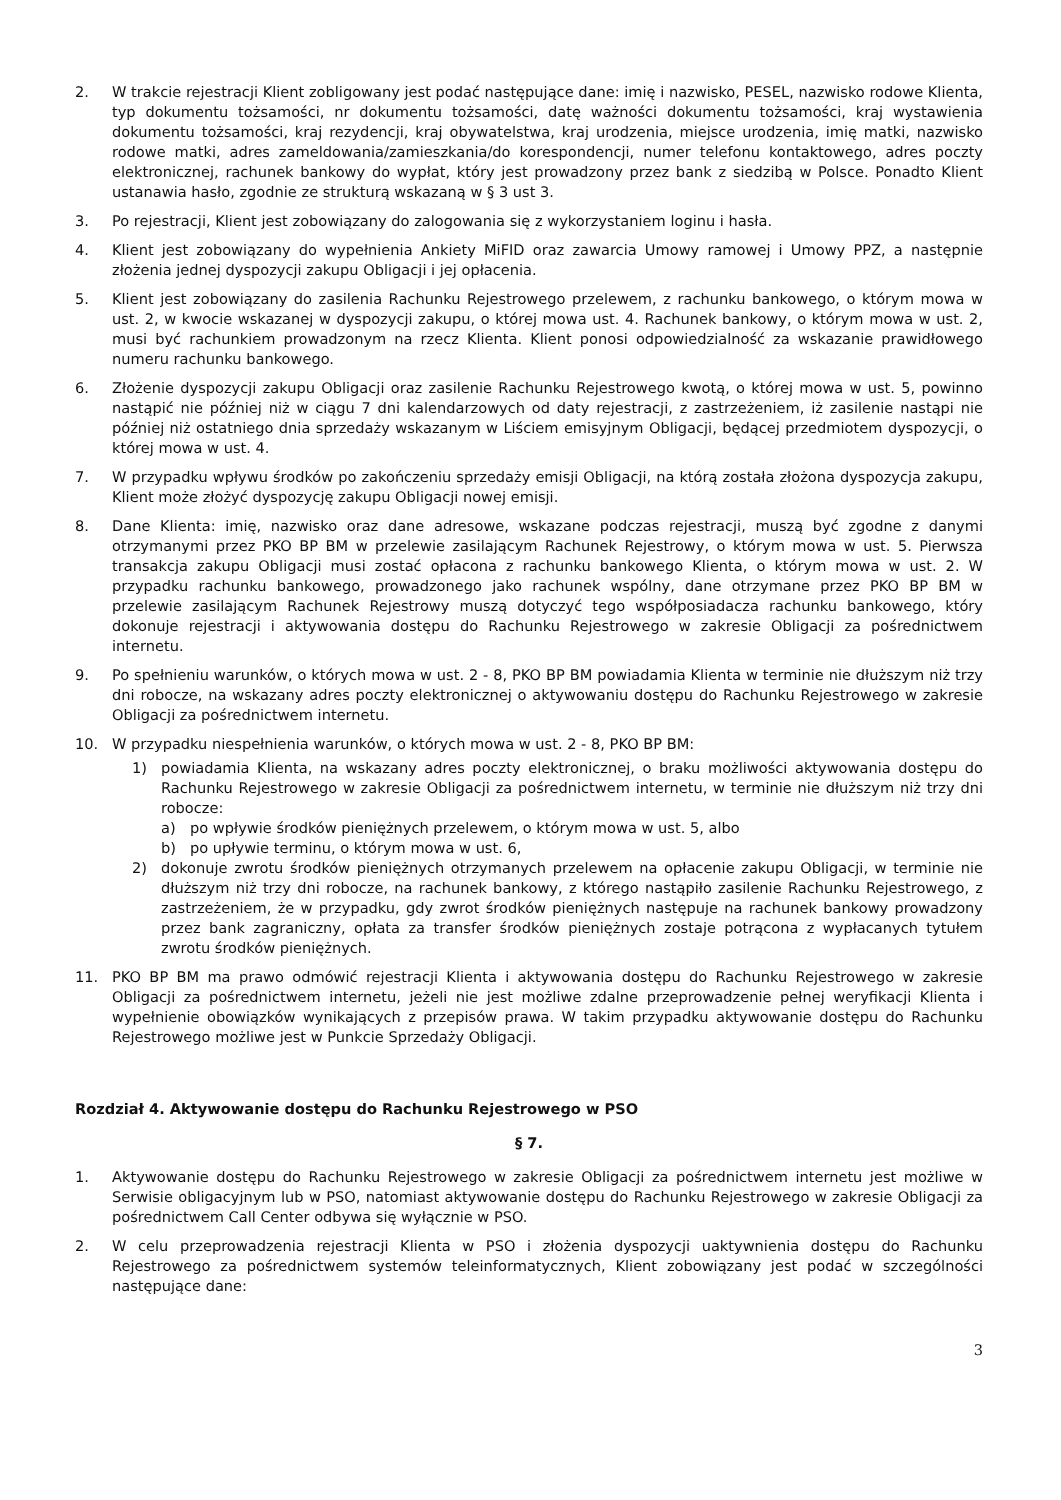2. W trakcie rejestracji Klient zobligowany jest podać następujące dane: imię i nazwisko, PESEL, nazwisko rodowe Klienta, typ dokumentu tożsamości, nr dokumentu tożsamości, datę ważności dokumentu tożsamości, kraj wystawienia dokumentu tożsamości, kraj rezydencji, kraj obywatelstwa, kraj urodzenia, miejsce urodzenia, imię matki, nazwisko rodowe matki, adres zameldowania/zamieszkania/do korespondencji, numer telefonu kontaktowego, adres poczty elektronicznej, rachunek bankowy do wypłat, który jest prowadzony przez bank z siedzibą w Polsce. Ponadto Klient ustanawia hasło, zgodnie ze strukturą wskazaną w § 3 ust 3.
3. Po rejestracji, Klient jest zobowiązany do zalogowania się z wykorzystaniem loginu i hasła.
4. Klient jest zobowiązany do wypełnienia Ankiety MiFID oraz zawarcia Umowy ramowej i Umowy PPZ, a następnie złożenia jednej dyspozycji zakupu Obligacji i jej opłacenia.
5. Klient jest zobowiązany do zasilenia Rachunku Rejestrowego przelewem, z rachunku bankowego, o którym mowa w ust. 2, w kwocie wskazanej w dyspozycji zakupu, o której mowa ust. 4. Rachunek bankowy, o którym mowa w ust. 2, musi być rachunkiem prowadzonym na rzecz Klienta. Klient ponosi odpowiedzialność za wskazanie prawidłowego numeru rachunku bankowego.
6. Złożenie dyspozycji zakupu Obligacji oraz zasilenie Rachunku Rejestrowego kwotą, o której mowa w ust. 5, powinno nastąpić nie później niż w ciągu 7 dni kalendarzowych od daty rejestracji, z zastrzeżeniem, iż zasilenie nastąpi nie później niż ostatniego dnia sprzedaży wskazanym w Liściem emisyjnym Obligacji, będącej przedmiotem dyspozycji, o której mowa w ust. 4.
7. W przypadku wpływu środków po zakończeniu sprzedaży emisji Obligacji, na którą została złożona dyspozycja zakupu, Klient może złożyć dyspozycję zakupu Obligacji nowej emisji.
8. Dane Klienta: imię, nazwisko oraz dane adresowe, wskazane podczas rejestracji, muszą być zgodne z danymi otrzymanymi przez PKO BP BM w przelewie zasilającym Rachunek Rejestrowy, o którym mowa w ust. 5. Pierwsza transakcja zakupu Obligacji musi zostać opłacona z rachunku bankowego Klienta, o którym mowa w ust. 2. W przypadku rachunku bankowego, prowadzonego jako rachunek wspólny, dane otrzymane przez PKO BP BM w przelewie zasilającym Rachunek Rejestrowy muszą dotyczyć tego współposiadacza rachunku bankowego, który dokonuje rejestracji i aktywowania dostępu do Rachunku Rejestrowego w zakresie Obligacji za pośrednictwem internetu.
9. Po spełnieniu warunków, o których mowa w ust. 2 - 8, PKO BP BM powiadamia Klienta w terminie nie dłuższym niż trzy dni robocze, na wskazany adres poczty elektronicznej o aktywowaniu dostępu do Rachunku Rejestrowego w zakresie Obligacji za pośrednictwem internetu.
10. W przypadku niespełnienia warunków, o których mowa w ust. 2 - 8, PKO BP BM:
1) powiadamia Klienta, na wskazany adres poczty elektronicznej, o braku możliwości aktywowania dostępu do Rachunku Rejestrowego w zakresie Obligacji za pośrednictwem internetu, w terminie nie dłuższym niż trzy dni robocze:
a) po wpływie środków pieniężnych przelewem, o którym mowa w ust. 5, albo
b) po upływie terminu, o którym mowa w ust. 6,
2) dokonuje zwrotu środków pieniężnych otrzymanych przelewem na opłacenie zakupu Obligacji, w terminie nie dłuższym niż trzy dni robocze, na rachunek bankowy, z którego nastąpiło zasilenie Rachunku Rejestrowego, z zastrzeżeniem, że w przypadku, gdy zwrot środków pieniężnych następuje na rachunek bankowy prowadzony przez bank zagraniczny, opłata za transfer środków pieniężnych zostaje potrącona z wypłacanych tytułem zwrotu środków pieniężnych.
11. PKO BP BM ma prawo odmówić rejestracji Klienta i aktywowania dostępu do Rachunku Rejestrowego w zakresie Obligacji za pośrednictwem internetu, jeżeli nie jest możliwe zdalne przeprowadzenie pełnej weryfikacji Klienta i wypełnienie obowiązków wynikających z przepisów prawa. W takim przypadku aktywowanie dostępu do Rachunku Rejestrowego możliwe jest w Punkcie Sprzedaży Obligacji.
Rozdział 4. Aktywowanie dostępu do Rachunku Rejestrowego w PSO
§ 7.
1. Aktywowanie dostępu do Rachunku Rejestrowego w zakresie Obligacji za pośrednictwem internetu jest możliwe w Serwisie obligacyjnym lub w PSO, natomiast aktywowanie dostępu do Rachunku Rejestrowego w zakresie Obligacji za pośrednictwem Call Center odbywa się wyłącznie w PSO.
2. W celu przeprowadzenia rejestracji Klienta w PSO i złożenia dyspozycji uaktywnienia dostępu do Rachunku Rejestrowego za pośrednictwem systemów teleinformatycznych, Klient zobowiązany jest podać w szczególności następujące dane:
3